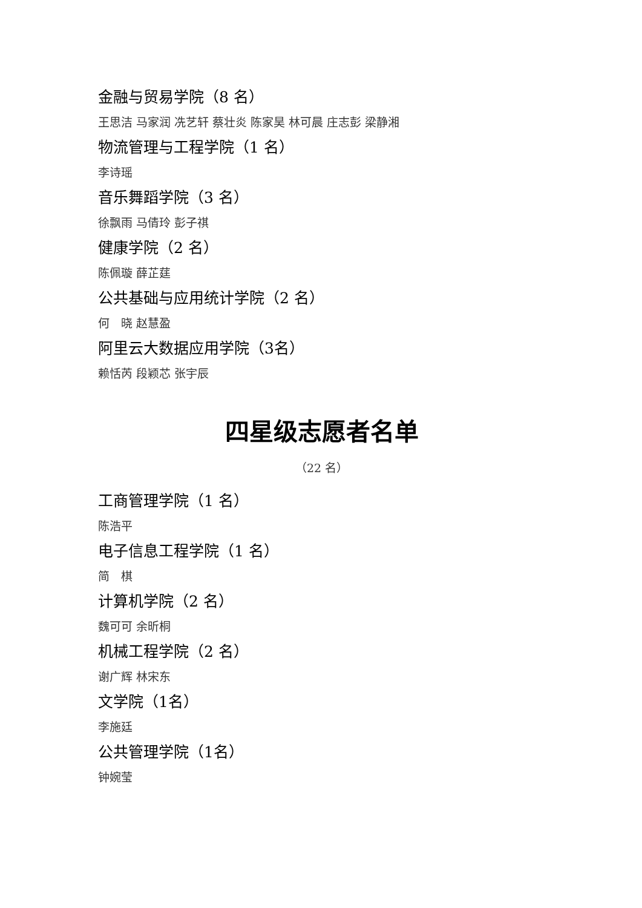金融与贸易学院（8 名）
王思洁 马家润 冼艺轩 蔡壮炎 陈家昊 林可晨 庄志彭 梁静湘
物流管理与工程学院（1 名）
李诗瑶
音乐舞蹈学院（3 名）
徐飘雨 马倩玲 彭子祺
健康学院（2 名）
陈佩璇 薛芷莛
公共基础与应用统计学院（2 名）
何　晓 赵慧盈
阿里云大数据应用学院（3名）
赖恬芮 段颖芯 张宇辰
四星级志愿者名单
（22 名）
工商管理学院（1 名）
陈浩平
电子信息工程学院（1 名）
简　棋
计算机学院（2 名）
魏可可 余昕桐
机械工程学院（2 名）
谢广辉 林宋东
文学院（1名）
李施廷
公共管理学院（1名）
钟婉莹